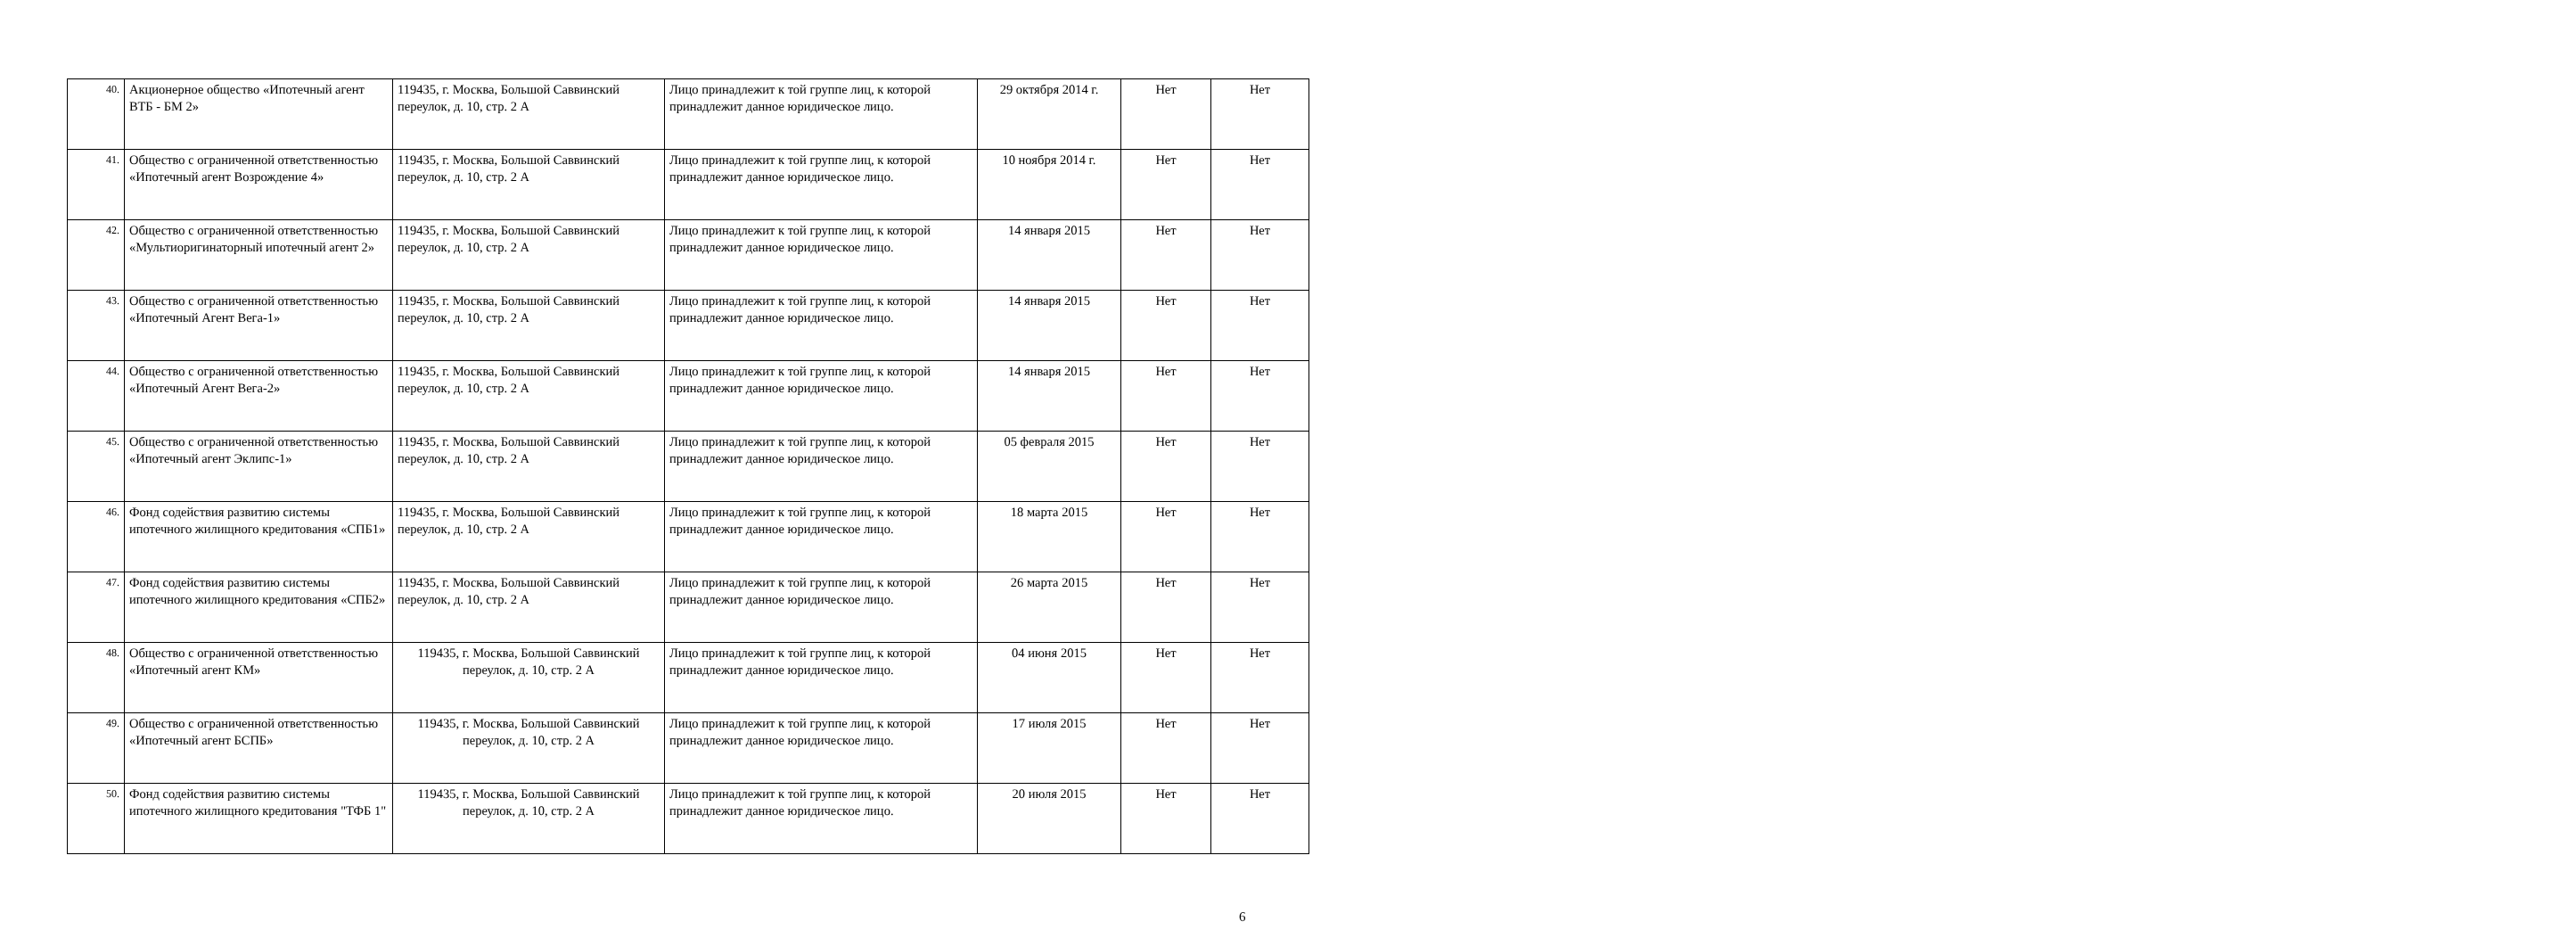| 40. | Акционерное общество «Ипотечный агент ВТБ - БМ 2» | 119435, г. Москва, Большой Саввинский переулок, д. 10, стр. 2 А | Лицо принадлежит к той группе лиц, к которой принадлежит данное юридическое лицо. | 29 октября 2014 г. | Нет | Нет |
| 41. | Общество с ограниченной ответственностью «Ипотечный агент Возрождение 4» | 119435, г. Москва, Большой Саввинский переулок, д. 10, стр. 2 А | Лицо принадлежит к той группе лиц, к которой принадлежит данное юридическое лицо. | 10 ноября 2014 г. | Нет | Нет |
| 42. | Общество с ограниченной ответственностью «Мультиоригинаторный ипотечный агент 2» | 119435, г. Москва, Большой Саввинский переулок, д. 10, стр. 2 А | Лицо принадлежит к той группе лиц, к которой принадлежит данное юридическое лицо. | 14 января 2015 | Нет | Нет |
| 43. | Общество с ограниченной ответственностью «Ипотечный Агент Вега-1» | 119435, г. Москва, Большой Саввинский переулок, д. 10, стр. 2 А | Лицо принадлежит к той группе лиц, к которой принадлежит данное юридическое лицо. | 14 января 2015 | Нет | Нет |
| 44. | Общество с ограниченной ответственностью «Ипотечный Агент Вега-2» | 119435, г. Москва, Большой Саввинский переулок, д. 10, стр. 2 А | Лицо принадлежит к той группе лиц, к которой принадлежит данное юридическое лицо. | 14 января 2015 | Нет | Нет |
| 45. | Общество с ограниченной ответственностью «Ипотечный агент Эклипс-1» | 119435, г. Москва, Большой Саввинский переулок, д. 10, стр. 2 А | Лицо принадлежит к той группе лиц, к которой принадлежит данное юридическое лицо. | 05 февраля 2015 | Нет | Нет |
| 46. | Фонд содействия развитию системы ипотечного жилищного кредитования «СПБ1» | 119435, г. Москва, Большой Саввинский переулок, д. 10, стр. 2 А | Лицо принадлежит к той группе лиц, к которой принадлежит данное юридическое лицо. | 18 марта 2015 | Нет | Нет |
| 47. | Фонд содействия развитию системы ипотечного жилищного кредитования «СПБ2» | 119435, г. Москва, Большой Саввинский переулок, д. 10, стр. 2 А | Лицо принадлежит к той группе лиц, к которой принадлежит данное юридическое лицо. | 26 марта 2015 | Нет | Нет |
| 48. | Общество с ограниченной ответственностью «Ипотечный агент КМ» | 119435, г. Москва, Большой Саввинский переулок, д. 10, стр. 2 А | Лицо принадлежит к той группе лиц, к которой принадлежит данное юридическое лицо. | 04 июня 2015 | Нет | Нет |
| 49. | Общество с ограниченной ответственностью «Ипотечный агент БСПБ» | 119435, г. Москва, Большой Саввинский переулок, д. 10, стр. 2 А | Лицо принадлежит к той группе лиц, к которой принадлежит данное юридическое лицо. | 17 июля 2015 | Нет | Нет |
| 50. | Фонд содействия развитию системы ипотечного жилищного кредитования "ТФБ 1" | 119435, г. Москва, Большой Саввинский переулок, д. 10, стр. 2 А | Лицо принадлежит к той группе лиц, к которой принадлежит данное юридическое лицо. | 20 июля 2015 | Нет | Нет |
6